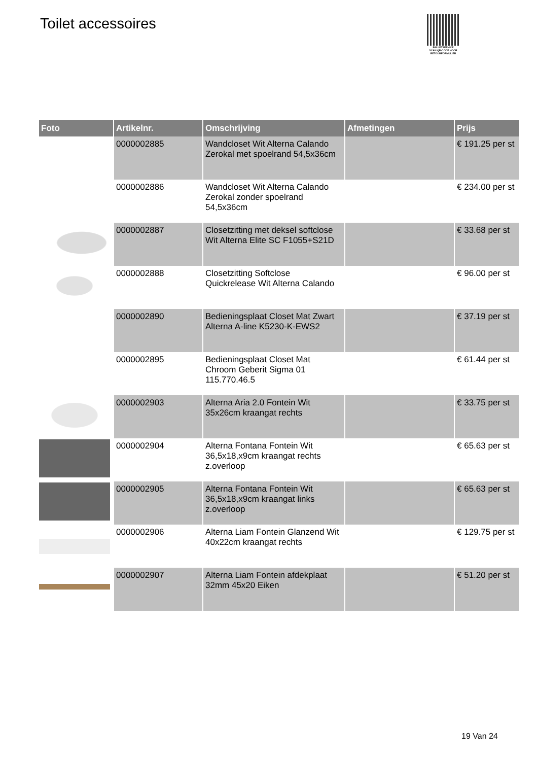Toilet accessoires
PALLETSERVICE
SCAN QR-CODE VOOR
RETOURFORMULIER
| Foto | Artikelnr. | Omschrijving | Afmetingen | Prijs |
| --- | --- | --- | --- | --- |
| | 0000002885 | Wandcloset Wit Alterna Calando Zerokal met spoelrand 54,5x36cm | | € 191.25 per st |
| | 0000002886 | Wandcloset Wit Alterna Calando Zerokal zonder spoelrand 54,5x36cm | | € 234.00 per st |
| | 0000002887 | Closetzitting met deksel softclose Wit Alterna Elite SC F1055+S21D | | € 33.68 per st |
| | 0000002888 | Closetzitting Softclose Quickrelease Wit Alterna Calando | | € 96.00 per st |
| | 0000002890 | Bedieningsplaat Closet Mat Zwart Alterna A-line K5230-K-EWS2 | | € 37.19 per st |
| | 0000002895 | Bedieningsplaat Closet Mat Chroom Geberit Sigma 01 115.770.46.5 | | € 61.44 per st |
| | 0000002903 | Alterna Aria 2.0 Fontein Wit 35x26cm kraangat rechts | | € 33.75 per st |
| | 0000002904 | Alterna Fontana Fontein Wit 36,5x18,x9cm kraangat rechts z.overloop | | € 65.63 per st |
| | 0000002905 | Alterna Fontana Fontein Wit 36,5x18,x9cm kraangat links z.overloop | | € 65.63 per st |
| | 0000002906 | Alterna Liam Fontein Glanzend Wit 40x22cm kraangat rechts | | € 129.75 per st |
| | 0000002907 | Alterna Liam Fontein afdekplaat 32mm 45x20 Eiken | | € 51.20 per st |
19 Van 24